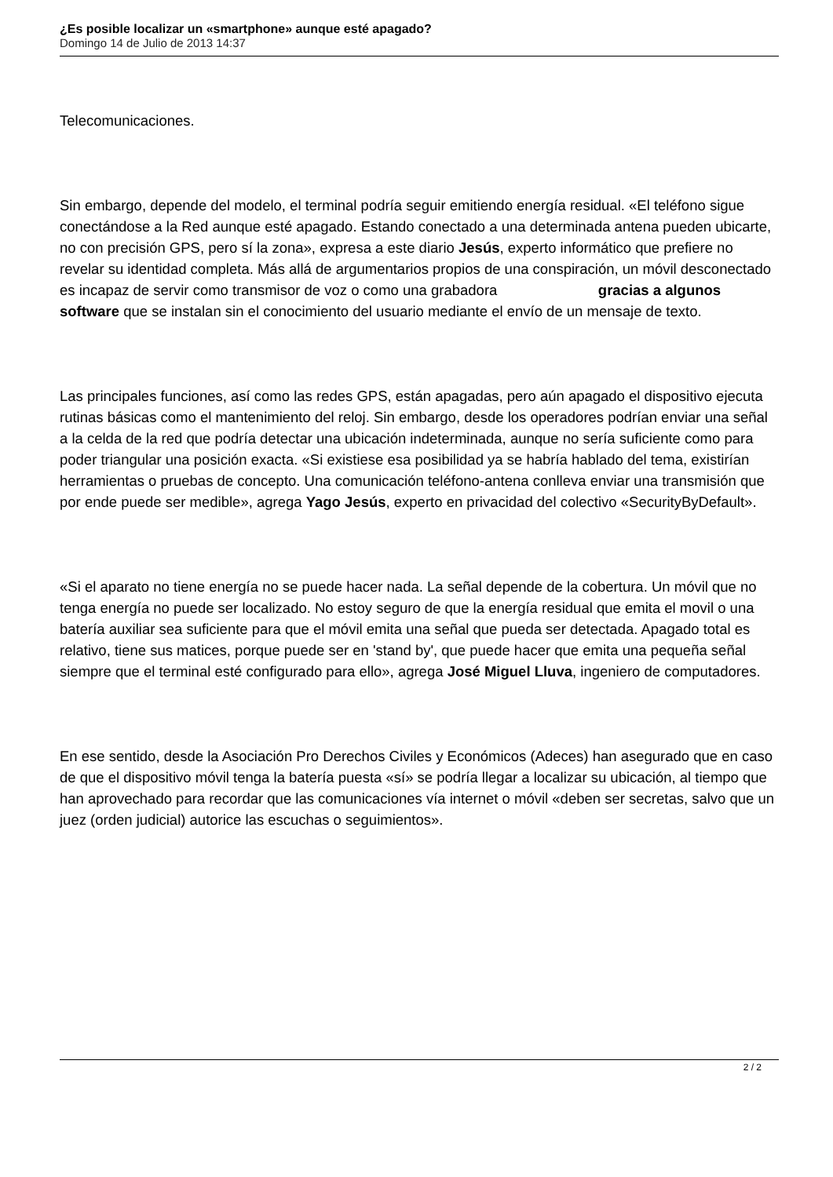¿Es posible localizar un «smartphone» aunque esté apagado?
Domingo 14 de Julio de 2013 14:37
Telecomunicaciones.
Sin embargo, depende del modelo, el terminal podría seguir emitiendo energía residual. «El teléfono sigue conectándose a la Red aunque esté apagado. Estando conectado a una determinada antena pueden ubicarte, no con precisión GPS, pero sí la zona», expresa a este diario Jesús, experto informático que prefiere no revelar su identidad completa. Más allá de argumentarios propios de una conspiración, un móvil desconectado es incapaz de servir como transmisor de voz o como una grabadora gracias a algunos software que se instalan sin el conocimiento del usuario mediante el envío de un mensaje de texto.
Las principales funciones, así como las redes GPS, están apagadas, pero aún apagado el dispositivo ejecuta rutinas básicas como el mantenimiento del reloj. Sin embargo, desde los operadores podrían enviar una señal a la celda de la red que podría detectar una ubicación indeterminada, aunque no sería suficiente como para poder triangular una posición exacta. «Si existiese esa posibilidad ya se habría hablado del tema, existirían herramientas o pruebas de concepto. Una comunicación teléfono-antena conlleva enviar una transmisión que por ende puede ser medible», agrega Yago Jesús, experto en privacidad del colectivo «SecurityByDefault».
«Si el aparato no tiene energía no se puede hacer nada. La señal depende de la cobertura. Un móvil que no tenga energía no puede ser localizado. No estoy seguro de que la energía residual que emita el movil o una batería auxiliar sea suficiente para que el móvil emita una señal que pueda ser detectada. Apagado total es relativo, tiene sus matices, porque puede ser en 'stand by', que puede hacer que emita una pequeña señal siempre que el terminal esté configurado para ello», agrega José Miguel Lluva, ingeniero de computadores.
En ese sentido, desde la Asociación Pro Derechos Civiles y Económicos (Adeces) han asegurado que en caso de que el dispositivo móvil tenga la batería puesta «sí» se podría llegar a localizar su ubicación, al tiempo que han aprovechado para recordar que las comunicaciones vía internet o móvil «deben ser secretas, salvo que un juez (orden judicial) autorice las escuchas o seguimientos».
2 / 2